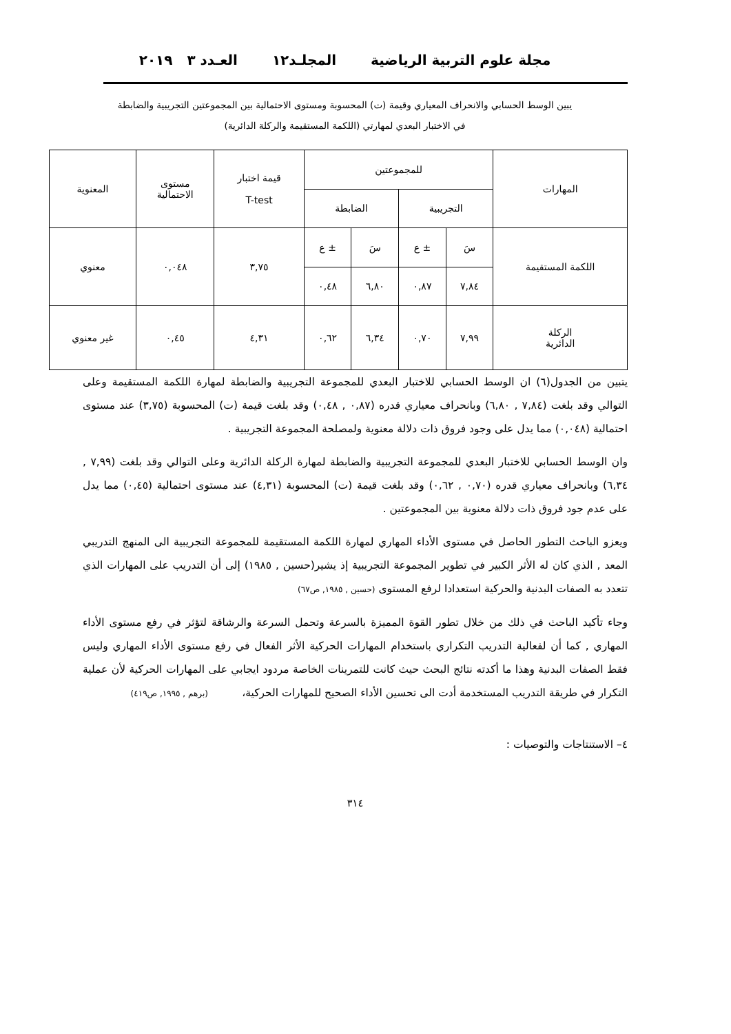مجلة علوم التربية الرياضية المجلـد١٢ العـدد ٣ ٢٠١٩
يبين الوسط الحسابي والانحراف المعياري وقيمة (ت) المحسوبة ومستوى الاحتمالية بين المجموعتين التجريبية والضابطة
في الاختبار البعدي لمهارتي (اللكمة المستقيمة والركلة الدائرية)
| المهارات | للمجموعتين | | | | قيمة اختبار T-test | مستوى الاحتمالية | المعنوية |
| --- | --- | --- | --- | --- | --- | --- | --- |
| | التجريبية | | الضابطة | | | | |
| اللكمة المستقيمة | سَ | ± ع | سَ | ± ع | ٣,٧٥ | ٠,٠٤٨ | معنوي |
| | ٧,٨٤ | ٠,٨٧ | ٦,٨٠ | ٠,٤٨ | | | |
| الركلة الدائرية | ٧,٩٩ | ٠,٧٠ | ٦,٣٤ | ٠,٦٢ | ٤,٣١ | ٠,٤٥ | غير معنوي |
يتبين من الجدول(٦) ان الوسط الحسابي للاختبار البعدي للمجموعة التجريبية والضابطة لمهارة اللكمة المستقيمة وعلى التوالي وقد بلغت (٧,٨٤ , ٦,٨٠) وبانحراف معياري قدره (٠,٨٧ , ٠,٤٨) وقد بلغت قيمة (ت) المحسوبة (٣,٧٥) عند مستوى احتمالية (٠,٠٤٨) مما يدل على وجود فروق ذات دلالة معنوية ولمصلحة المجموعة التجريبية .
وان الوسط الحسابي للاختبار البعدي للمجموعة التجريبية والضابطة لمهارة الركلة الدائرية وعلى التوالي وقد بلغت (٧,٩٩ , ٦,٣٤) وبانحراف معياري قدره (٠,٧٠ , ٠,٦٢) وقد بلغت قيمة (ت) المحسوبة (٤,٣١) عند مستوى احتمالية (٠,٤٥) مما يدل على عدم جود فروق ذات دلالة معنوية بين المجموعتين .
ويعزو الباحث التطور الحاصل في مستوى الأداء المهاري لمهارة اللكمة المستقيمة للمجموعة التجريبية الى المنهج التدريبي المعد , الذي كان له الأثر الكبير في تطوير المجموعة التجريبية إذ يشير(حسين , ١٩٨٥) إلى أن التدريب على المهارات الذي تتعدد به الصفات البدنية والحركية استعدادا لرفع المستوى (حسين , ١٩٨٥, ص٦٧)
وجاء تأكيد الباحث في ذلك من خلال تطور القوة المميزة بالسرعة وتحمل السرعة والرشاقة لتؤثر في رفع مستوى الأداء المهاري , كما أن لفعالية التدريب التكراري باستخدام المهارات الحركية الأثر الفعال في رفع مستوى الأداء المهاري وليس فقط الصفات البدنية وهذا ما أكدته نتائج البحث حيث كانت للتمرينات الخاصة مردود ايجابي على المهارات الحركية لأن عملية التكرار في طريقة التدريب المستخدمة أدت الى تحسين الأداء الصحيح للمهارات الحركية، (برهم , ١٩٩٥, ص٤١٩)
٤– الاستنتاجات والتوصيات :
٣١٤